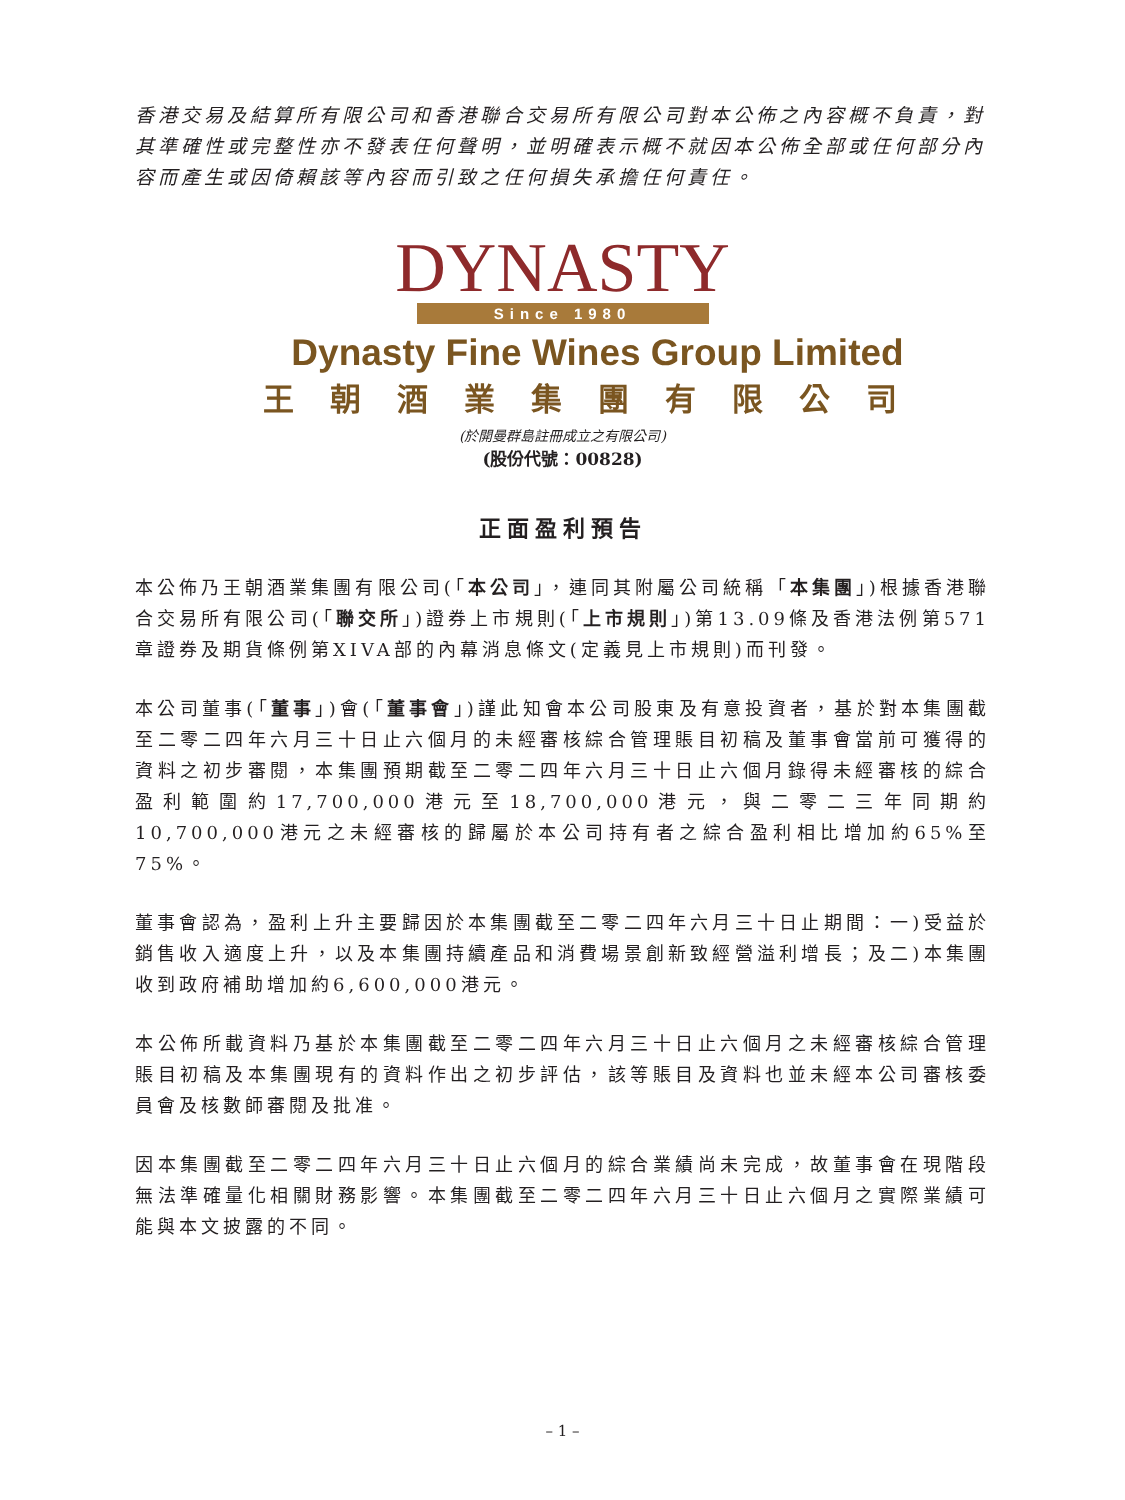香港交易及結算所有限公司和香港聯合交易所有限公司對本公佈之內容概不負責，對其準確性或完整性亦不發表任何聲明，並明確表示概不就因本公佈全部或任何部分內容而產生或因倚賴該等內容而引致之任何損失承擔任何責任。
DYNASTY
Since 1980
Dynasty Fine Wines Group Limited
王朝酒業集團有限公司
(於開曼群島註冊成立之有限公司)
(股份代號：00828)
正面盈利預告
本公佈乃王朝酒業集團有限公司(「本公司」，連同其附屬公司統稱「本集團」)根據香港聯合交易所有限公司(「聯交所」)證券上市規則(「上市規則」)第13.09條及香港法例第571章證券及期貨條例第XIVA部的內幕消息條文(定義見上市規則)而刊發。
本公司董事(「董事」)會(「董事會」)謹此知會本公司股東及有意投資者，基於對本集團截至二零二四年六月三十日止六個月的未經審核綜合管理賬目初稿及董事會當前可獲得的資料之初步審閱，本集團預期截至二零二四年六月三十日止六個月錄得未經審核的綜合盈利範圍約17,700,000港元至18,700,000港元，與二零二三年同期約10,700,000港元之未經審核的歸屬於本公司持有者之綜合盈利相比增加約65%至75%。
董事會認為，盈利上升主要歸因於本集團截至二零二四年六月三十日止期間：一)受益於銷售收入適度上升，以及本集團持續產品和消費場景創新致經營溢利增長；及二)本集團收到政府補助增加約6,600,000港元。
本公佈所載資料乃基於本集團截至二零二四年六月三十日止六個月之未經審核綜合管理賬目初稿及本集團現有的資料作出之初步評估，該等賬目及資料也並未經本公司審核委員會及核數師審閱及批准。
因本集團截至二零二四年六月三十日止六個月的綜合業績尚未完成，故董事會在現階段無法準確量化相關財務影響。本集團截至二零二四年六月三十日止六個月之實際業績可能與本文披露的不同。
– 1 –